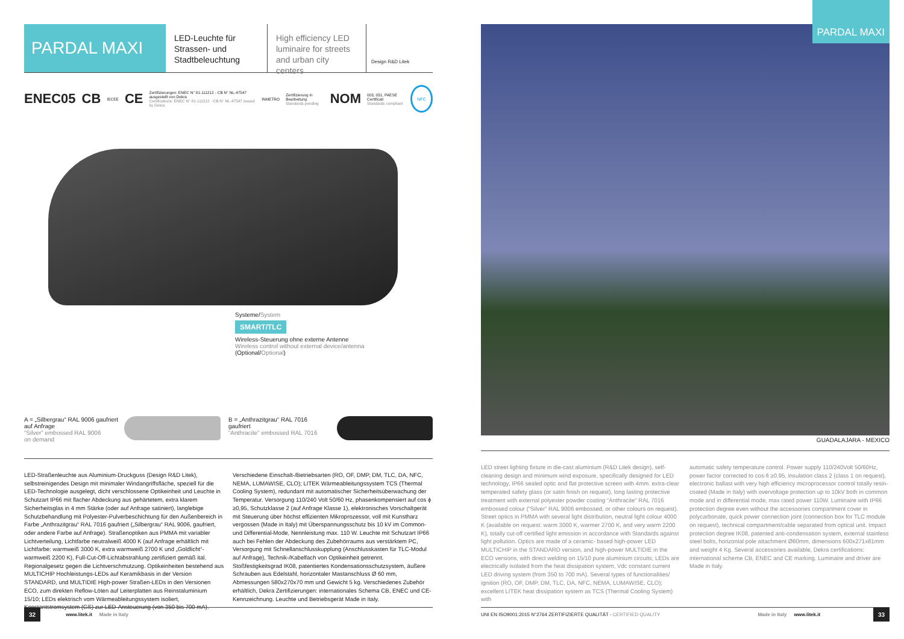PARDAL MAXI
LED-Leuchte für Strassen- und Stadtbeleuchtung
High efficiency LED luminaire for streets and urban city centers
Design R&D Litek
ENEC05 CB IECEE CE Zertifizierungen: ENEC N° 81-111212 - CB N° NL-47547 ausgestellt von Dekra
Certifications: ENEC N° 81-111212 - CB N° NL-47547 issued by Dekra INMETRO Zertifizierung in Bearbeitung
Standards pending NOM 003, 031, PAESE Certificati
Standards compliant
NFC
Systeme/System
SMART/TLC
Wireless-Steuerung ohne externe Antenne
Wireless control without external device/antenna
(Optional/Optional)
A = „Silbergrau“ RAL 9006 gaufriert
auf Anfrage
“Silver” embossed RAL 9006
on demand
B = „Anthrazitgrau“ RAL 7016 gaufriert
“Anthracite” embossed RAL 7016
LED-Straßenleuchte aus Aluminium-Druckguss (Design R&D Litek), selbstreinigendes Design mit minimaler Windangriffsfläche, speziell für die LED-Technologie ausgelegt, dicht verschlossene Optikeinheit und Leuchte in Schutzart IP66 mit flacher Abdeckung aus gehärtetem, extra klarem Sicherheitsglas in 4 mm Stärke (oder auf Anfrage satiniert), langlebige Schutzbehandlung mit Polyester-Pulverbeschichtung für den Außenbereich in Farbe „Anthrazitgrau“ RAL 7016 gaufriert („Silbergrau“ RAL 9006, gaufriert, oder andere Farbe auf Anfrage). Straßenoptiken aus PMMA mit variabler Lichtverteilung, Lichtfarbe neutralweiß 4000 K (auf Anfrage erhältlich mit Lichtfarbe: warmweiß 3000 K, extra warmweiß 2700 K und „Goldlicht“-warmweiß 2200 K), Full-Cut-Off-Lichtabstrahlung zertifiziert gemäß ital. Regionalgesetz gegen die Lichtverschmutzung. Optikeinheiten bestehend aus MULTICHIP Hochleistungs-LEDs auf Keramikbasis in der Version STANDARD, und MULTIDIE High-power Straßen-LEDs in den Versionen ECO, zum direkten Reflow-Löten auf Leiterplatten aus Reinstaluminium 15/10; LEDs elektrisch vom Wärmeableitungssystem isoliert, Konstantstromsystem (GS) zur LED-Ansteuerung (von 350 bis 700 mA).
Verschiedene Einschalt-/Betriebsarten (RO, OF, DMP, DM, TLC, DA, NFC, NEMA, LUMAWISE, CLO); LITEK Wärmeableitungssystem TCS (Thermal Cooling System), redundant mit automatischer Sicherheitsüberwachung der Temperatur. Versorgung 110/240 Volt 50/60 Hz, phasenkompensiert auf cos ϕ ≥0,95, Schutzklasse 2 (auf Anfrage Klasse 1), elektronisches Vorschaltgerät mit Steuerung über höchst effizienten Mikroprozessor, voll mit Kunstharz vergossen (Made in Italy) mit Überspannungsschutz bis 10 kV im Common- und Differential-Mode, Nennleistung max. 110 W. Leuchte mit Schutzart IP66 auch bei Fehlen der Abdeckung des Zubehörraums aus verstärktem PC, Versorgung mit Schnellanschlusskupplung (Anschlusskasten für TLC-Modul auf Anfrage), Technik-/Kabelfach von Optikeinheit getrennt. Stoßfestigkeitsgrad IK08, patentiertes Kondensationsschutzsystem, äußere Schrauben aus Edelstahl, horizontaler Mastanschluss Ø 60 mm, Abmessungen 580x270x70 mm und Gewicht 5 kg. Verschiedenes Zubehör erhältlich, Dekra Zertifizierungen: internationales Schema CB, ENEC und CE-Kennzeichnung. Leuchte und Betriebsgerät Made in Italy.
PARDAL MAXI
GUADALAJARA - MEXICO
LED street lighting fixture in die-cast aluminium (R&D Litek design), self-cleaning design and minimum wind exposure, specifically designed for LED technology, IP66 sealed optic and flat protective screen with 4mm. extra-clear temperated safety glass (or satin finish on request), long lasting protective treatment with external polyester powder coating “Anthracite” RAL 7016 embossed colour (“Silver” RAL 9006 embossed, or other colours on request). Street optics in PMMA with several light distribution, neutral light colour 4000 K (available on request: warm 3000 K, warmer 2700 K, and very warm 2200 K), totally cut-off certified light emission in accordance with Standards against light pollution. Optics are made of a ceramic- based high-power LED MULTICHIP in the STANDARD version, and high-power MULTIDIE in the ECO versions, with direct welding on 15/10 pure aluminium circuits; LEDs are electrically isolated from the heat dissipation system, Vdc constant current LED driving system (from 350 to 700 mA). Several types of functionalities/ ignition (RO, OF, DMP, DM, TLC, DA, NFC, NEMA, LUMAWISE, CLO); excellent LITEK heat dissipation system as TCS (Thermal Cooling System) with
automatic safety temperature control. Power supply 110/240Volt 50/60Hz, power factor corrected to cos-fi ≥0.95, insulation class 2 (class 1 on request), electronic ballast with very high efficiency microprocessor control totally resin-coated (Made in Italy) with overvoltage protection up to 10kV both in common mode and in differential mode, max rated power 110W. Luminaire with IP66 protection degree even without the accessories compartment cover in polycarbonate, quick power connection joint (connection box for TLC module on request), technical compartment/cable separated from optical unit. Impact protection degree IK08, patented anti-condensation system, external stainless steel bolts, horizontal pole attachment Ø60mm, dimensions 600x271x81mm and weight 4 Kg. Several accessories available, Dekra certifications: international scheme CB, ENEC and CE marking. Luminaire and driver are Made in Italy.
32 www.litek.it Made in Italy UNI EN ISO9001:2015 N°2764 ZERTIFIZIERTE QUALITÄT - CERTIFIED QUALITY Made in Italy www.litek.it 33